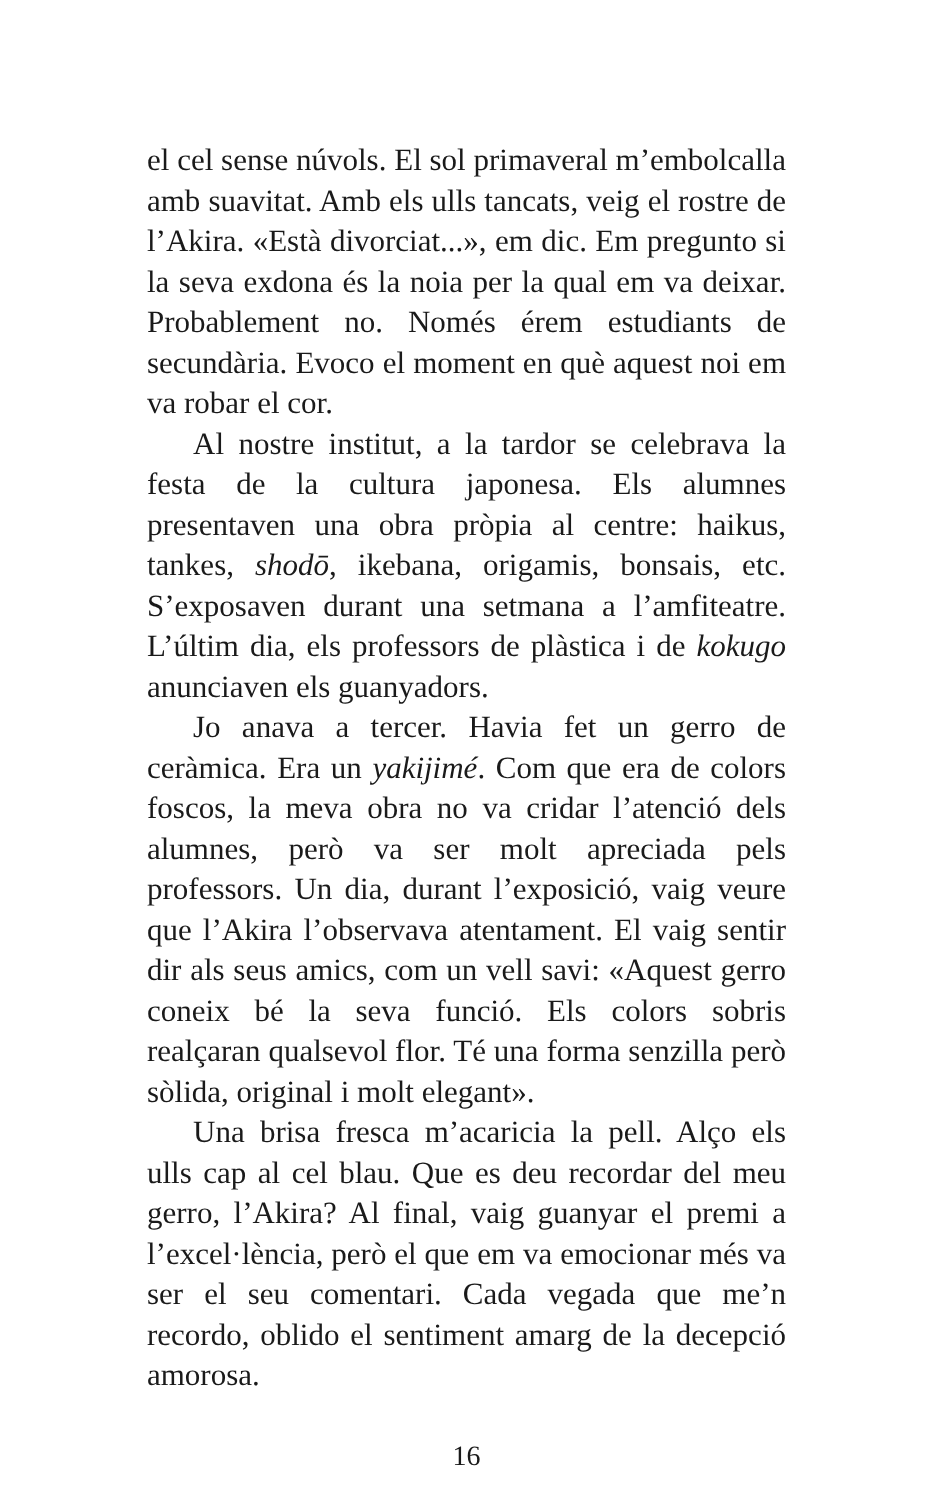el cel sense núvols. El sol primaveral m’embolcalla amb suavitat. Amb els ulls tancats, veig el rostre de l’Akira. «Està divorciat...», em dic. Em pregunto si la seva exdona és la noia per la qual em va deixar. Probablement no. Només érem estudiants de secundària. Evoco el moment en què aquest noi em va robar el cor.
Al nostre institut, a la tardor se celebrava la festa de la cultura japonesa. Els alumnes presentaven una obra pròpia al centre: haikus, tankes, shodō, ikebana, origamis, bonsais, etc. S’exposaven durant una setmana a l’amfiteatre. L’últim dia, els professors de plàstica i de kokugo anunciaven els guanyadors.
Jo anava a tercer. Havia fet un gerro de ceràmica. Era un yakijimé. Com que era de colors foscos, la meva obra no va cridar l’atenció dels alumnes, però va ser molt apreciada pels professors. Un dia, durant l’exposició, vaig veure que l’Akira l’observava atentament. El vaig sentir dir als seus amics, com un vell savi: «Aquest gerro coneix bé la seva funció. Els colors sobris realçaran qualsevol flor. Té una forma senzilla però sòlida, original i molt elegant».
Una brisa fresca m’acaricia la pell. Alço els ulls cap al cel blau. Que es deu recordar del meu gerro, l’Akira? Al final, vaig guanyar el premi a l’excel·lència, però el que em va emocionar més va ser el seu comentari. Cada vegada que me’n recordo, oblido el sentiment amarg de la decepció amorosa.
16